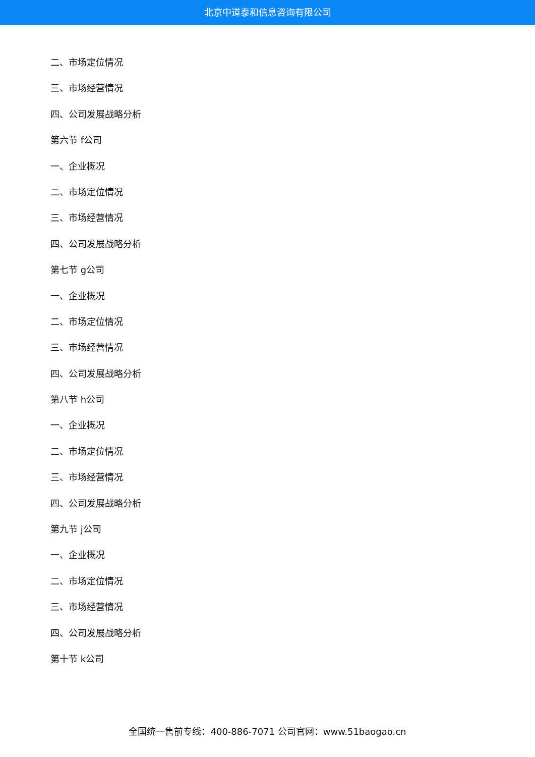北京中道泰和信息咨询有限公司
二、市场定位情况
三、市场经营情况
四、公司发展战略分析
第六节 f公司
一、企业概况
二、市场定位情况
三、市场经营情况
四、公司发展战略分析
第七节 g公司
一、企业概况
二、市场定位情况
三、市场经营情况
四、公司发展战略分析
第八节 h公司
一、企业概况
二、市场定位情况
三、市场经营情况
四、公司发展战略分析
第九节 j公司
一、企业概况
二、市场定位情况
三、市场经营情况
四、公司发展战略分析
第十节 k公司
全国统一售前专线：400-886-7071 公司官网：www.51baogao.cn